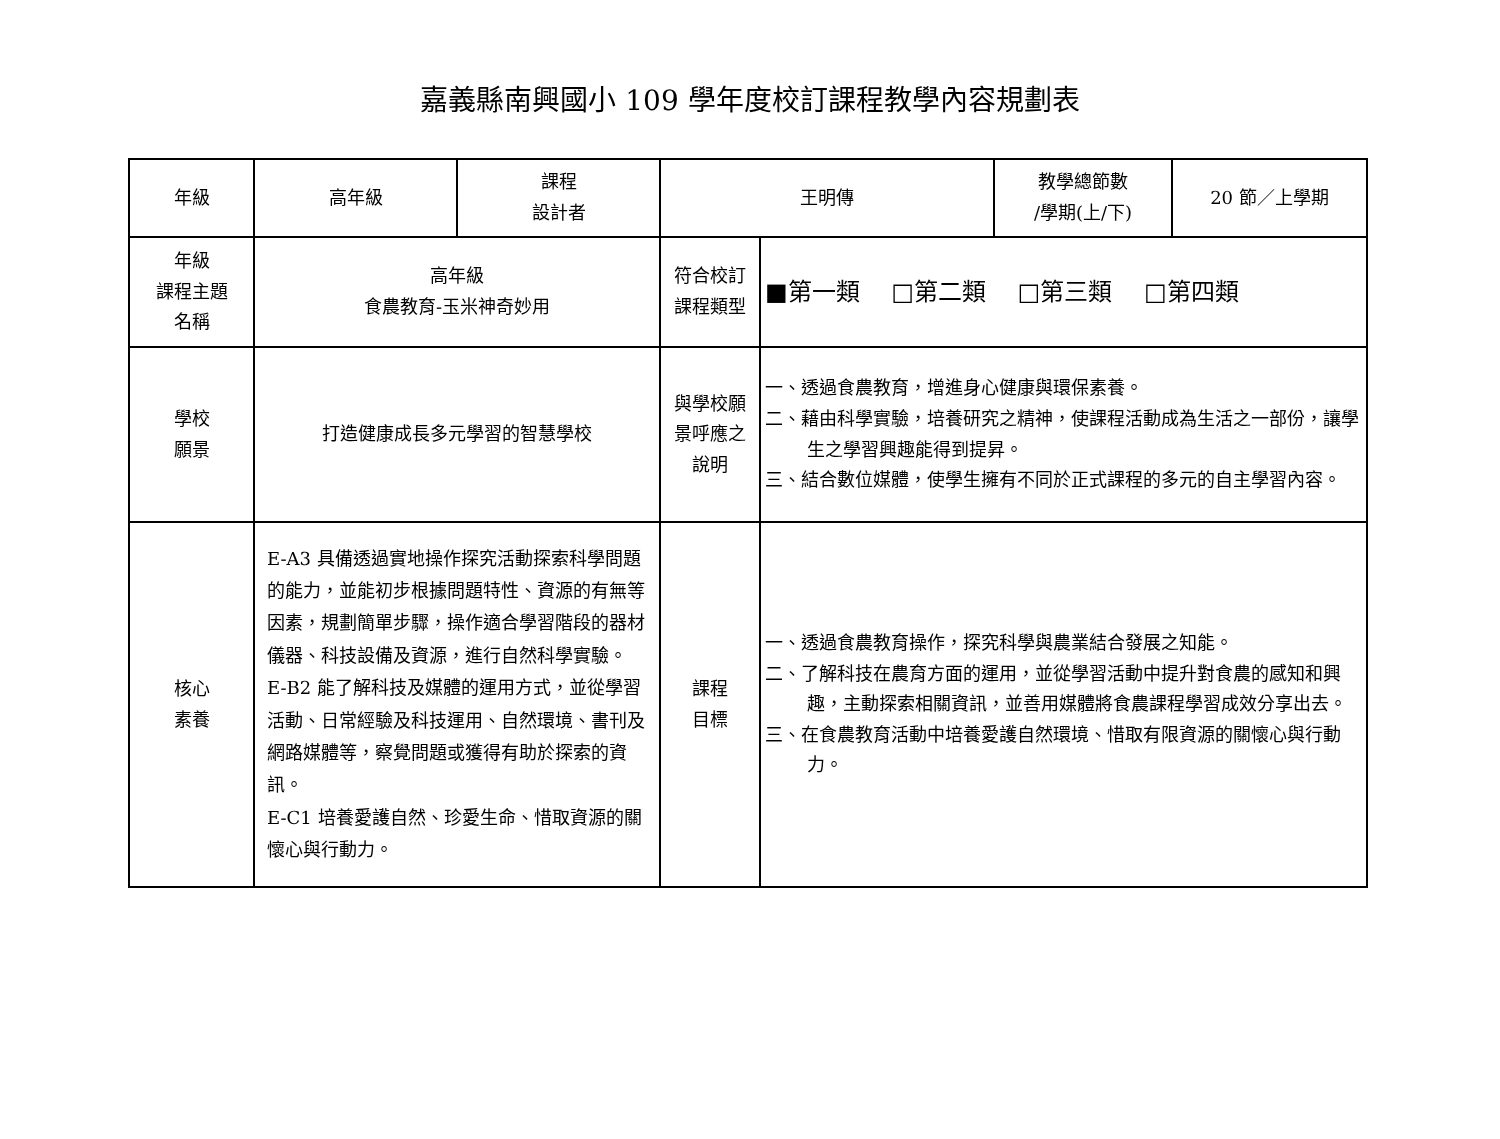嘉義縣南興國小 109 學年度校訂課程教學內容規劃表
| 年級 | 高年級 | 課程 設計者 | 王明傳 | | 教學總節數 /學期(上/下) | 20 節／上學期 |
| 年級 課程主題 名稱 | 高年級 食農教育-玉米神奇妙用 | | 符合校訂 課程類型 | ■第一類 □第二類 □第三類 □第四類 | | |
| 學校 願景 | 打造健康成長多元學習的智慧學校 | | 與學校願 景呼應之 說明 | 一、透過食農教育，增進身心健康與環保素養。 二、藉由科學實驗，培養研究之精神，使課程活動成為生活之一部份，讓學生之學習興趣能得到提昇。 三、結合數位媒體，使學生擁有不同於正式課程的多元的自主學習內容。 | | |
| 核心 素養 | E-A3 具備透過實地操作探究活動探索科學問題的能力，並能初步根據問題特性、資源的有無等因素，規劃簡單步驟，操作適合學習階段的器材儀器、科技設備及資源，進行自然科學實驗。 E-B2 能了解科技及媒體的運用方式，並從學習活動、日常經驗及科技運用、自然環境、書刊及網路媒體等，察覺問題或獲得有助於探索的資訊。 E-C1 培養愛護自然、珍愛生命、惜取資源的關懷心與行動力。 | | 課程 目標 | 一、透過食農教育操作，探究科學與農業結合發展之知能。 二、了解科技在農育方面的運用，並從學習活動中提升對食農的感知和興趣，主動探索相關資訊，並善用媒體將食農課程學習成效分享出去。 三、在食農教育活動中培養愛護自然環境、惜取有限資源的關懷心與行動力。 | | |